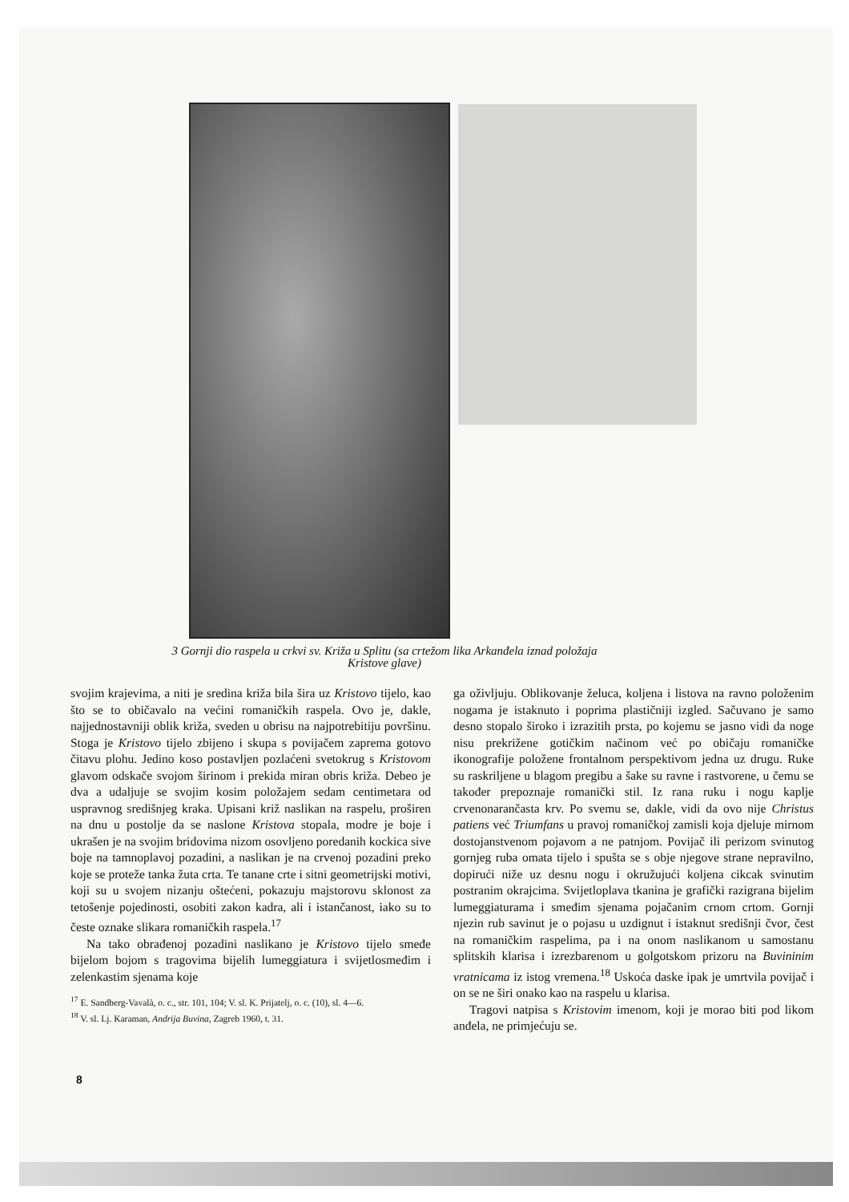3 Gornji dio raspela u crkvi sv. Križa u Splitu (sa crtežom lika Arkanđela iznad položaja Kristove glave)
svojim krajevima, a niti je sredina križa bila šira uz Kristovo tijelo, kao što se to običavalo na većini romaničkih raspela. Ovo je, dakle, najjednostavniji oblik križa, sveden u obrisu na najpotrebitiju površinu. Stoga je Kristovo tijelo zbijeno i skupa s povijačem zaprema gotovo čitavu plohu. Jedino koso postavljen pozlaćeni svetokrug s Kristovom glavom odskače svojom širinom i prekida miran obris križa. Debeo je dva a udaljuje se svojim kosim položajem sedam centimetara od uspravnog središnjeg kraka. Upisani križ naslikan na raspelu, proširen na dnu u postolje da se naslone Kristova stopala, modre je boje i ukrašen je na svojim bridovima nizom osovljeno poredanih kockica sive boje na tamnoplavoj pozadini, a naslikan je na crvenoj pozadini preko koje se proteže tanka žuta crta. Te tanane crte i sitni geometrijski motivi, koji su u svojem nizanju oštećeni, pokazuju majstorovu sklonost za tetošenje pojedinosti, osobiti zakon kadra, ali i istančanost, iako su to česte oznake slikara romaničkih raspela.<sup>17</sup>
Na tako obrađenoj pozadini naslikano je Kristovo tijelo smeđe bijelom bojom s tragovima bijelih lumeggiatura i svijetlosmeđim i zelenkastim sjenama koje
<sup>17</sup> E. Sandberg-Vavalà, o. c., str. 101, 104; V. sl. K. Prijatelj, o. c. (10), sl. 4—6.
<sup>18</sup> V. sl. Lj. Karaman, Andrija Buvina, Zagreb 1960, t. 31.
ga oživljuju. Oblikovanje želuca, koljena i listova na ravno položenim nogama je istaknuto i poprima plastičniji izgled. Sačuvano je samo desno stopalo široko i izrazitih prsta, po kojemu se jasno vidi da noge nisu prekrižene gotičkim načinom već po običaju romaničke ikonografije položene frontalnom perspektivom jedna uz drugu. Ruke su raskriljene u blagom pregibu a šake su ravne i rastvorene, u čemu se također prepoznaje romanički stil. Iz rana ruku i nogu kaplje crvenonarančasta krv. Po svemu se, dakle, vidi da ovo nije Christus patiens već Triumfans u pravoj romaničkoj zamisli koja djeluje mirnom dostojanstvenom pojavom a ne patnjom. Povijač ili perizom svinutog gornjeg ruba omata tijelo i spušta se s obje njegove strane nepravilno, dopirući niže uz desnu nogu i okružujući koljena cikcak svinutim postranim okrajcima. Svijetloplava tkanina je grafički razigrana bijelim lumeggiaturama i smeđim sjenama pojačanim crnom crtom. Gornji njezin rub savinut je o pojasu u uzdignut i istaknut središnji čvor, čest na romaničkim raspelima, pa i na onom naslikanom u samostanu splitskih klarisa i izrezbarenom u golgotskom prizoru na Buvininim vratnicama iz istog vremena.<sup>18</sup> Uskoća daske ipak je umrtvila povijač i on se ne širi onako kao na raspelu u klarisa.
Tragovi natpisa s Kristovim imenom, koji je morao biti pod likom anđela, ne primjećuju se.
8